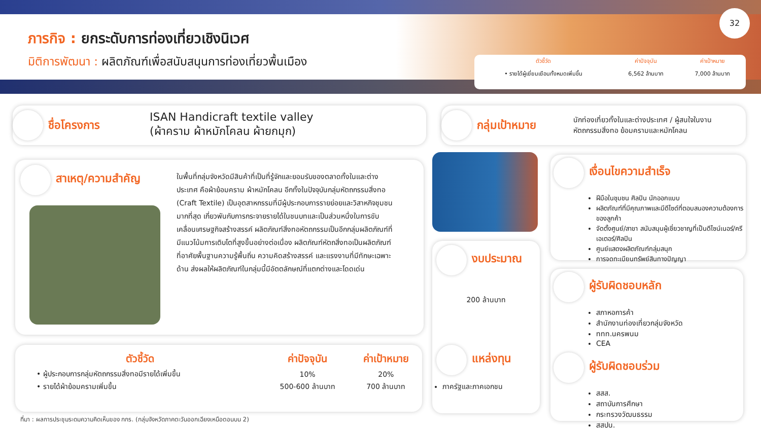ภารกิจ : ยกระดับการท่องเที่ยวเชิงนิเวศ
มิติการพัฒนา : ผลิตภัณฑ์เพื่อสนับสนุนการท่องเที่ยวพื้นเมือง
32
| ตัวชี้วัด | ค่าปัจจุบัน | ค่าเป้าหมาย |
| --- | --- | --- |
| • รายได้ผู้เยี่ยมเยือนทั้งหมดเพิ่มขึ้น | 6,562 ล้านบาท | 7,000 ล้านบาท |
ชื่อโครงการ ISAN Handicraft textile valley
(ผ้าคราม ผ้าหมักโคลน ผ้ายกมุก)
กลุ่มเป้าหมาย นักท่องเที่ยวทั้งในและต่างประเทศ / ผู้สนใจในงาน
หัตถกรรมสิ่งทอ ย้อมครามและหมักโคลน
สาเหตุ/ความสำคัญ
ในพื้นที่กลุ่มจังหวัดมีสินค้าที่เป็นที่รู้จักและยอมรับของตลาดทั้งในและต่างประเทศ คือผ้าย้อมคราม ผ้าหมักโคลน อีกทั้งในปัจจุบันกลุ่มหัตถกรรมสิ่งทอ (Craft Textile) เป็นอุตสาหกรรมที่มีผู้ประกอบการรายย่อยและวิสาหกิจชุมชนมากที่สุด เกี่ยวพันกับการกระจายรายได้ในชนบทและเป็นส่วนหนึ่งในการขับเคลื่อนเศรษฐกิจสร้างสรรค์ ผลิตภัณฑ์สิ่งทอหัตถกรรมเป็นอีกกลุ่มผลิตภัณฑ์ที่มีแนวโน้มการเติบโตที่สูงขึ้นอย่างต่อเนื่อง ผลิตภัณฑ์หัตถสิ่งทอเป็นผลิตภัณฑ์ที่อาศัยพื้นฐานความรู้พื้นถิ่น ความคิดสร้างสรรค์ และแรงงานที่มีทักษะเฉพาะด้าน ส่งผลให้ผลิตภัณฑ์ในกลุ่มนี้มีอัตตลักษณ์ที่แตกต่างและโดดเด่น
| ตัวชี้วัด | ค่าปัจจุบัน | ค่าเป้าหมาย |
| --- | --- | --- |
| • ผู้ประกอบการกลุ่มหัตถกรรมสิ่งทอมีรายได้เพิ่มขึ้น | 10% | 20% |
| • รายได้ผ้าย้อมครามเพิ่มขึ้น | 500-600 ล้านบาท | 700 ล้านบาท |
ที่มา : ผลการประชุมระดมความคิดเห็นของ กกร. (กลุ่มจังหวัดภาคตะวันออกเฉียงเหนือตอนบน 2)
งบประมาณ
200 ล้านบาท
แหล่งทุน
ภาครัฐและภาคเอกชน
เงื่อนไขความสำเร็จ
ฝีมือในชุมชน ศิลปิน นักออกแบบ
ผลิตภัณฑ์ที่มีคุณภาพและมีดีไซด์ที่ตอบสนองความต้องการของลูกค้า
จัดตั้งศูนย์/สาขา สนับสนุนผู้เชี่ยวชาญที่เป็นดีไซน์เนอร์/ครีเอเตอร์/ศิลปิน
ศูนย์แสดงผลิตภัณฑ์กลุ่มสนุก
การจดทะเบียนทรัพย์สินทางปัญญา
ผู้รับผิดชอบหลัก
สภาหอการค้า
สำนักงานท่องเที่ยวกลุ่มจังหวัด
ททท.นครพนม
CEA
ผู้รับผิดชอบร่วม
สสส.
สถาบันการศึกษา
กระทรวงวัฒนธรรม
สสปน.